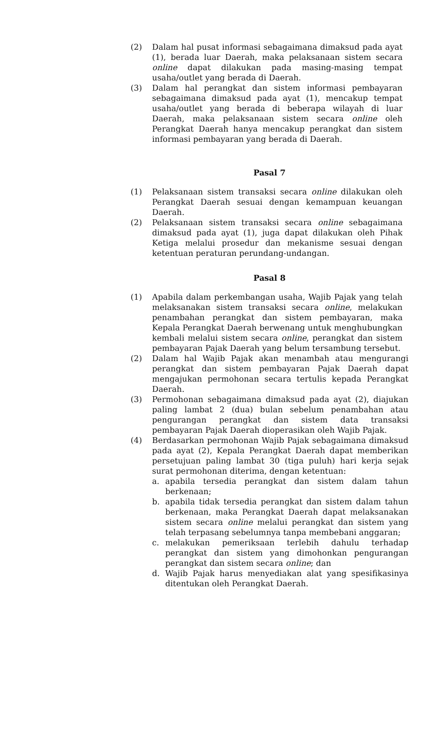(2) Dalam hal pusat informasi sebagaimana dimaksud pada ayat (1), berada luar Daerah, maka pelaksanaan sistem secara online dapat dilakukan pada masing-masing tempat usaha/outlet yang berada di Daerah.
(3) Dalam hal perangkat dan sistem informasi pembayaran sebagaimana dimaksud pada ayat (1), mencakup tempat usaha/outlet yang berada di beberapa wilayah di luar Daerah, maka pelaksanaan sistem secara online oleh Perangkat Daerah hanya mencakup perangkat dan sistem informasi pembayaran yang berada di Daerah.
Pasal 7
(1) Pelaksanaan sistem transaksi secara online dilakukan oleh Perangkat Daerah sesuai dengan kemampuan keuangan Daerah.
(2) Pelaksanaan sistem transaksi secara online sebagaimana dimaksud pada ayat (1), juga dapat dilakukan oleh Pihak Ketiga melalui prosedur dan mekanisme sesuai dengan ketentuan peraturan perundang-undangan.
Pasal 8
(1) Apabila dalam perkembangan usaha, Wajib Pajak yang telah melaksanakan sistem transaksi secara online, melakukan penambahan perangkat dan sistem pembayaran, maka Kepala Perangkat Daerah berwenang untuk menghubungkan kembali melalui sistem secara online, perangkat dan sistem pembayaran Pajak Daerah yang belum tersambung tersebut.
(2) Dalam hal Wajib Pajak akan menambah atau mengurangi perangkat dan sistem pembayaran Pajak Daerah dapat mengajukan permohonan secara tertulis kepada Perangkat Daerah.
(3) Permohonan sebagaimana dimaksud pada ayat (2), diajukan paling lambat 2 (dua) bulan sebelum penambahan atau pengurangan perangkat dan sistem data transaksi pembayaran Pajak Daerah dioperasikan oleh Wajib Pajak.
(4) Berdasarkan permohonan Wajib Pajak sebagaimana dimaksud pada ayat (2), Kepala Perangkat Daerah dapat memberikan persetujuan paling lambat 30 (tiga puluh) hari kerja sejak surat permohonan diterima, dengan ketentuan:
a. apabila tersedia perangkat dan sistem dalam tahun berkenaan;
b. apabila tidak tersedia perangkat dan sistem dalam tahun berkenaan, maka Perangkat Daerah dapat melaksanakan sistem secara online melalui perangkat dan sistem yang telah terpasang sebelumnya tanpa membebani anggaran;
c. melakukan pemeriksaan terlebih dahulu terhadap perangkat dan sistem yang dimohonkan pengurangan perangkat dan sistem secara online; dan
d. Wajib Pajak harus menyediakan alat yang spesifikasinya ditentukan oleh Perangkat Daerah.